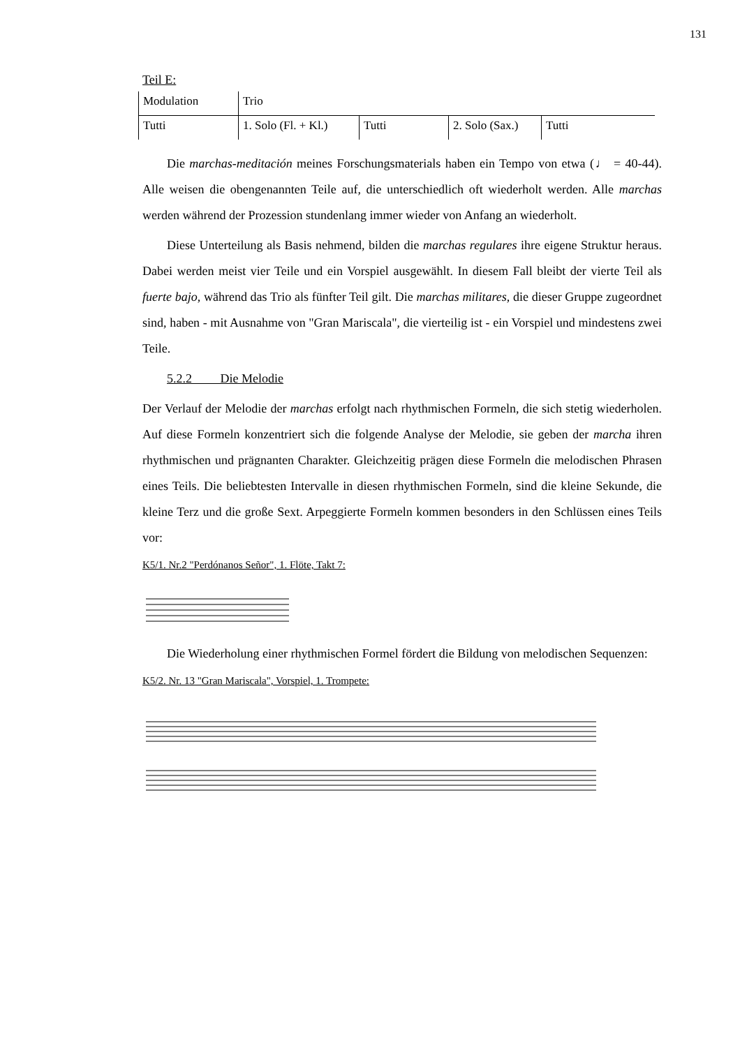131
Teil E:
| Modulation | Trio | | | |
| Tutti | 1. Solo (Fl. + Kl.) | Tutti | 2. Solo (Sax.) | Tutti |
Die marchas-meditación meines Forschungsmaterials haben ein Tempo von etwa (♩ = 40-44). Alle weisen die obengenannten Teile auf, die unterschiedlich oft wiederholt werden. Alle marchas werden während der Prozession stundenlang immer wieder von Anfang an wiederholt.
Diese Unterteilung als Basis nehmend, bilden die marchas regulares ihre eigene Struktur heraus. Dabei werden meist vier Teile und ein Vorspiel ausgewählt. In diesem Fall bleibt der vierte Teil als fuerte bajo, während das Trio als fünfter Teil gilt. Die marchas militares, die dieser Gruppe zugeordnet sind, haben - mit Ausnahme von "Gran Mariscala", die vierteilig ist - ein Vorspiel und mindestens zwei Teile.
5.2.2 Die Melodie
Der Verlauf der Melodie der marchas erfolgt nach rhythmischen Formeln, die sich stetig wiederholen. Auf diese Formeln konzentriert sich die folgende Analyse der Melodie, sie geben der marcha ihren rhythmischen und prägnanten Charakter. Gleichzeitig prägen diese Formeln die melodischen Phrasen eines Teils. Die beliebtesten Intervalle in diesen rhythmischen Formeln, sind die kleine Sekunde, die kleine Terz und die große Sext. Arpeggierte Formeln kommen besonders in den Schlüssen eines Teils vor:
K5/1. Nr.2 "Perdónanos Señor", 1. Flöte, Takt 7:
Die Wiederholung einer rhythmischen Formel fördert die Bildung von melodischen Sequenzen:
K5/2. Nr. 13 "Gran Mariscala", Vorspiel, 1. Trompete: